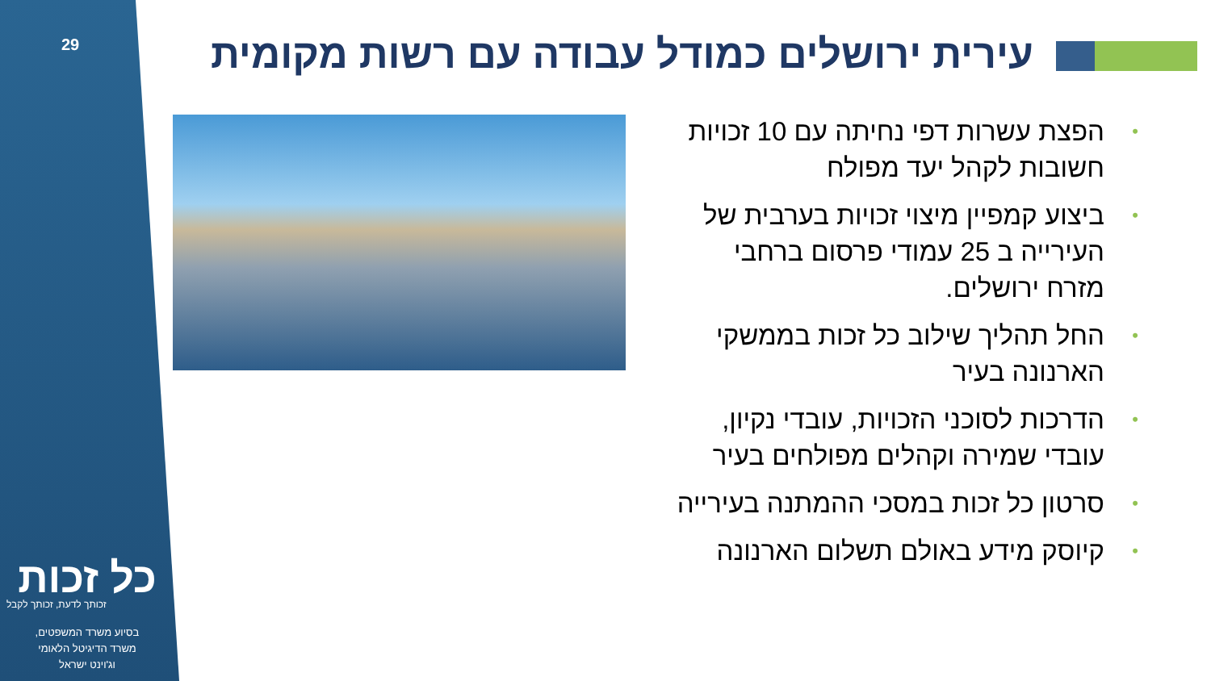29
כל זכות
זכותך לדעת, זכותך לקבל
בסיוע משרד המשפטים,
משרד הדיגיטל הלאומי
וג'וינט ישראל
עירית ירושלים כמודל עבודה עם רשות מקומית
• הפצת עשרות דפי נחיתה עם 10 זכויות חשובות לקהל יעד מפולח
• ביצוע קמפיין מיצוי זכויות בערבית של העירייה ב 25 עמודי פרסום ברחבי מזרח ירושלים.
• החל תהליך שילוב כל זכות בממשקי הארנונה בעיר
• הדרכות לסוכני הזכויות, עובדי נקיון, עובדי שמירה וקהלים מפולחים בעיר
• סרטון כל זכות במסכי ההמתנה בעירייה
• קיוסק מידע באולם תשלום הארנונה